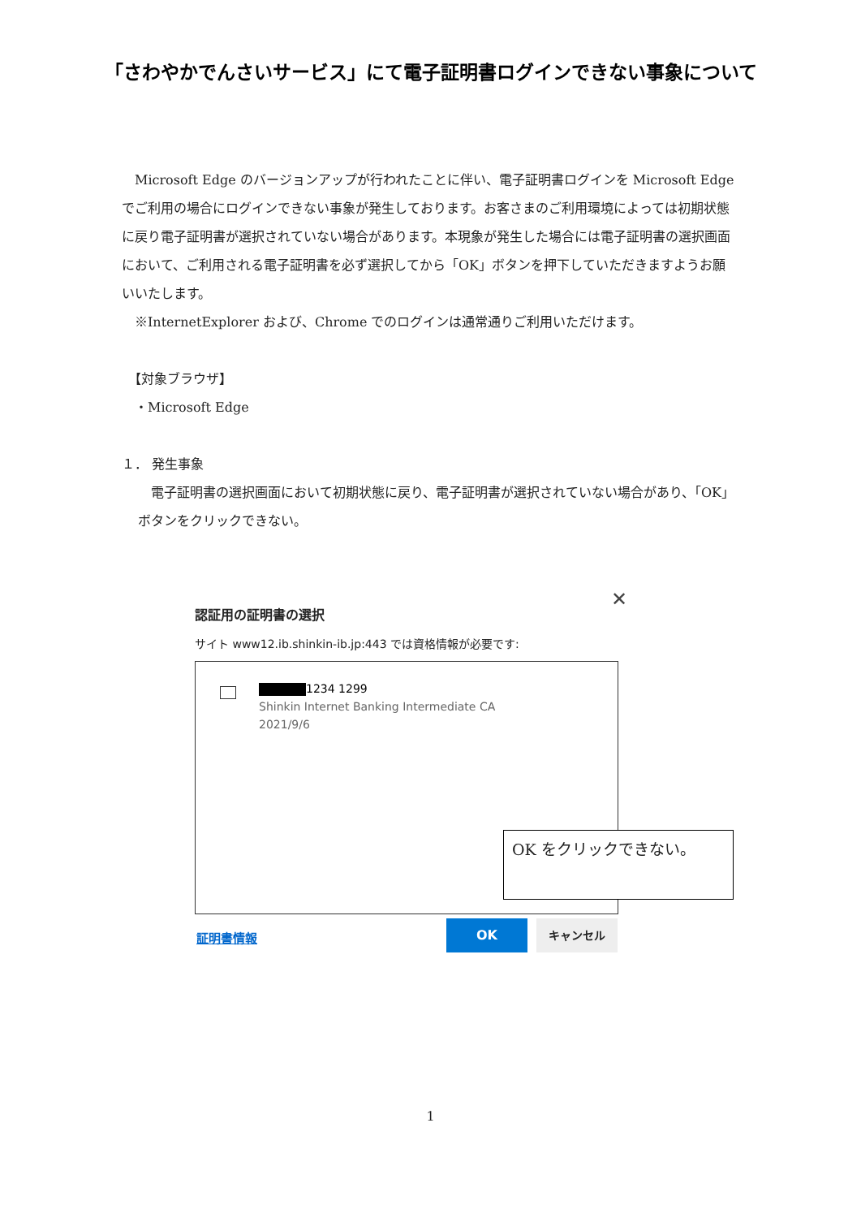「さわやかでんさいサービス」にて電子証明書ログインできない事象について
　Microsoft Edge のバージョンアップが行われたことに伴い、電子証明書ログインを Microsoft Edge でご利用の場合にログインできない事象が発生しております。お客さまのご利用環境によっては初期状態に戻り電子証明書が選択されていない場合があります。本現象が発生した場合には電子証明書の選択画面において、ご利用される電子証明書を必ず選択してから「OK」ボタンを押下していただきますようお願いいたします。
　※InternetExplorer および、Chrome でのログインは通常通りご利用いただけます。
　【対象ブラウザ】
　・Microsoft Edge
１． 発生事象
　電子証明書の選択画面において初期状態に戻り、電子証明書が選択されていない場合があり、「OK」ボタンをクリックできない。
認証用の証明書の選択
✕
サイト www12.ib.shinkin-ib.jp:443 では資格情報が必要です:
1234 1299
Shinkin Internet Banking Intermediate CA
2021/9/6
OK をクリックできない。
証明書情報
OK キャンセル
1